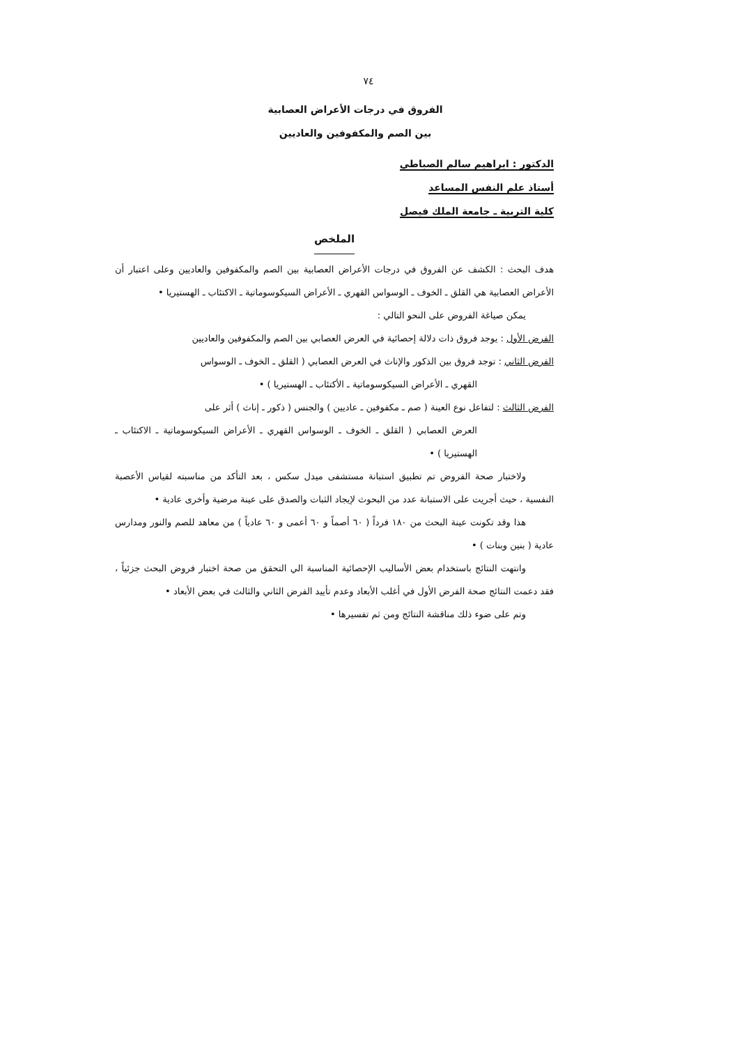٧٤
الفروق في درجات الأعراض العصابية
بين الصم والمكفوفين والعاديين
الدكتور : ابراهيم سالم الصباطي
أستاذ علم النفس المساعد
كلية التربية ـ جامعة الملك فيصل
الملخص
هدف البحث : الكشف عن الفروق في درجات الأعراض العصابية بين الصم والمكفوفين والعاديين وعلى اعتبار أن الأعراض العصابية هي القلق ـ الخوف ـ الوسواس القهري ـ الأعراض السيكوسوماتية ـ الاكتئاب ـ الهستيريا •
يمكن صياغة الفروض على النحو التالي :
الفرض الأول : يوجد فروق ذات دلالة إحصائية في العرض العصابي بين الصم والمكفوفين والعاديين
الفرض الثاني : توجد فروق بين الذكور والإناث في العرض العصابي ( القلق ـ الخوف ـ الوسواس
القهري ـ الأعراض السيكوسوماتية ـ الأكتئاب ـ الهستيريا ) •
الفرض الثالث : لتفاعل نوع العينة ( صم ـ مكفوفين ـ عاديين ) والجنس ( ذكور ـ إناث ) أثر على
العرض العصابي ( القلق ـ الخوف ـ الوسواس القهري ـ الأعراض السيكوسوماتية ـ الاكتئاب ـ الهستيريا ) •
ولاختبار صحة الفروض تم تطبيق استبانة مستشفى ميدل سكس ، بعد التأكد من مناسبته لقياس الأعصبة النفسية ، حيث أجريت على الاستبانة عدد من البحوث لإيجاد الثبات والصدق على عينة مرضية وأخرى عادية •
هذا وقد تكونت عينة البحث من ١٨٠ فرداً ( ٦٠ أصماً و ٦٠ أعمى و ٦٠ عادياً ) من معاهد للصم والنور ومدارس عادية ( بنين وبنات ) •
وانتهت النتائج باستخدام بعض الأساليب الإحصائية المناسبة الي التحقق من صحة اختبار فروض البحث جزئياً ، فقد دعمت النتائج صحة الفرض الأول في أغلب الأبعاد وعدم تأييد الفرض الثاني والثالث في بعض الأبعاد •
وتم على ضوء ذلك مناقشة النتائج ومن ثم تفسيرها •